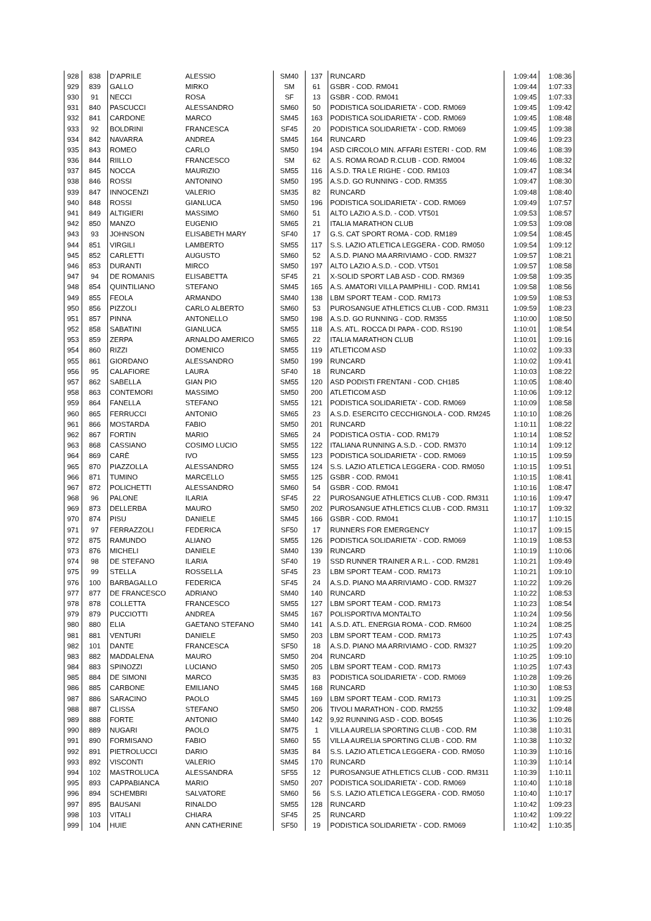| 928 | 838 | D'APRILE | ALESSIO | SM40 | 137 | RUNCARD | 1:09:44 | 1:08:36 |
| 929 | 839 | GALLO | MIRKO | SM | 61 | GSBR - COD. RM041 | 1:09:44 | 1:07:33 |
| 930 | 91 | NECCI | ROSA | SF | 13 | GSBR - COD. RM041 | 1:09:45 | 1:07:33 |
| 931 | 840 | PASCUCCI | ALESSANDRO | SM60 | 50 | PODISTICA SOLIDARIETA' - COD. RM069 | 1:09:45 | 1:09:42 |
| 932 | 841 | CARDONE | MARCO | SM45 | 163 | PODISTICA SOLIDARIETA' - COD. RM069 | 1:09:45 | 1:08:48 |
| 933 | 92 | BOLDRINI | FRANCESCA | SF45 | 20 | PODISTICA SOLIDARIETA' - COD. RM069 | 1:09:45 | 1:09:38 |
| 934 | 842 | NAVARRA | ANDREA | SM45 | 164 | RUNCARD | 1:09:46 | 1:09:23 |
| 935 | 843 | ROMEO | CARLO | SM50 | 194 | ASD CIRCOLO MIN. AFFARI ESTERI - COD. RM | 1:09:46 | 1:08:39 |
| 936 | 844 | RIILLO | FRANCESCO | SM | 62 | A.S. ROMA ROAD R.CLUB - COD. RM004 | 1:09:46 | 1:08:32 |
| 937 | 845 | NOCCA | MAURIZIO | SM55 | 116 | A.S.D. TRA LE RIGHE - COD. RM103 | 1:09:47 | 1:08:34 |
| 938 | 846 | ROSSI | ANTONINO | SM50 | 195 | A.S.D. GO RUNNING - COD. RM355 | 1:09:47 | 1:08:30 |
| 939 | 847 | INNOCENZI | VALERIO | SM35 | 82 | RUNCARD | 1:09:48 | 1:08:40 |
| 940 | 848 | ROSSI | GIANLUCA | SM50 | 196 | PODISTICA SOLIDARIETA' - COD. RM069 | 1:09:49 | 1:07:57 |
| 941 | 849 | ALTIGIERI | MASSIMO | SM60 | 51 | ALTO LAZIO A.S.D. - COD. VT501 | 1:09:53 | 1:08:57 |
| 942 | 850 | MANZO | EUGENIO | SM65 | 21 | ITALIA MARATHON CLUB | 1:09:53 | 1:09:08 |
| 943 | 93 | JOHNSON | ELISABETH MARY | SF40 | 17 | G.S. CAT SPORT ROMA - COD. RM189 | 1:09:54 | 1:08:45 |
| 944 | 851 | VIRGILI | LAMBERTO | SM55 | 117 | S.S. LAZIO ATLETICA LEGGERA - COD. RM050 | 1:09:54 | 1:09:12 |
| 945 | 852 | CARLETTI | AUGUSTO | SM60 | 52 | A.S.D. PIANO MA ARRIVIAMO - COD. RM327 | 1:09:57 | 1:08:21 |
| 946 | 853 | DURANTI | MIRCO | SM50 | 197 | ALTO LAZIO A.S.D. - COD. VT501 | 1:09:57 | 1:08:58 |
| 947 | 94 | DE ROMANIS | ELISABETTA | SF45 | 21 | X-SOLID SPORT LAB ASD - COD. RM369 | 1:09:58 | 1:09:35 |
| 948 | 854 | QUINTILIANO | STEFANO | SM45 | 165 | A.S. AMATORI VILLA PAMPHILI - COD. RM141 | 1:09:58 | 1:08:56 |
| 949 | 855 | FEOLA | ARMANDO | SM40 | 138 | LBM SPORT TEAM - COD. RM173 | 1:09:59 | 1:08:53 |
| 950 | 856 | PIZZOLI | CARLO ALBERTO | SM60 | 53 | PUROSANGUE ATHLETICS CLUB - COD. RM311 | 1:09:59 | 1:08:23 |
| 951 | 857 | PINNA | ANTONELLO | SM50 | 198 | A.S.D. GO RUNNING - COD. RM355 | 1:10:00 | 1:08:50 |
| 952 | 858 | SABATINI | GIANLUCA | SM55 | 118 | A.S. ATL. ROCCA DI PAPA - COD. RS190 | 1:10:01 | 1:08:54 |
| 953 | 859 | ZERPA | ARNALDO AMERICO | SM65 | 22 | ITALIA MARATHON CLUB | 1:10:01 | 1:09:16 |
| 954 | 860 | RIZZI | DOMENICO | SM55 | 119 | ATLETICOM ASD | 1:10:02 | 1:09:33 |
| 955 | 861 | GIORDANO | ALESSANDRO | SM50 | 199 | RUNCARD | 1:10:02 | 1:09:41 |
| 956 | 95 | CALAFIORE | LAURA | SF40 | 18 | RUNCARD | 1:10:03 | 1:08:22 |
| 957 | 862 | SABELLA | GIAN PIO | SM55 | 120 | ASD PODISTI FRENTANI - COD. CH185 | 1:10:05 | 1:08:40 |
| 958 | 863 | CONTEMORI | MASSIMO | SM50 | 200 | ATLETICOM ASD | 1:10:06 | 1:09:12 |
| 959 | 864 | FANELLA | STEFANO | SM55 | 121 | PODISTICA SOLIDARIETA' - COD. RM069 | 1:10:09 | 1:08:58 |
| 960 | 865 | FERRUCCI | ANTONIO | SM65 | 23 | A.S.D. ESERCITO CECCHIGNOLA - COD. RM245 | 1:10:10 | 1:08:26 |
| 961 | 866 | MOSTARDA | FABIO | SM50 | 201 | RUNCARD | 1:10:11 | 1:08:22 |
| 962 | 867 | FORTIN | MARIO | SM65 | 24 | PODISTICA OSTIA - COD. RM179 | 1:10:14 | 1:08:52 |
| 963 | 868 | CASSIANO | COSIMO LUCIO | SM55 | 122 | ITALIANA RUNNING A.S.D. - COD. RM370 | 1:10:14 | 1:09:12 |
| 964 | 869 | CARÈ | IVO | SM55 | 123 | PODISTICA SOLIDARIETA' - COD. RM069 | 1:10:15 | 1:09:59 |
| 965 | 870 | PIAZZOLLA | ALESSANDRO | SM55 | 124 | S.S. LAZIO ATLETICA LEGGERA - COD. RM050 | 1:10:15 | 1:09:51 |
| 966 | 871 | TUMINO | MARCELLO | SM55 | 125 | GSBR - COD. RM041 | 1:10:15 | 1:08:41 |
| 967 | 872 | POLICHETTI | ALESSANDRO | SM60 | 54 | GSBR - COD. RM041 | 1:10:16 | 1:08:47 |
| 968 | 96 | PALONE | ILARIA | SF45 | 22 | PUROSANGUE ATHLETICS CLUB - COD. RM311 | 1:10:16 | 1:09:47 |
| 969 | 873 | DELLERBA | MAURO | SM50 | 202 | PUROSANGUE ATHLETICS CLUB - COD. RM311 | 1:10:17 | 1:09:32 |
| 970 | 874 | PISU | DANIELE | SM45 | 166 | GSBR - COD. RM041 | 1:10:17 | 1:10:15 |
| 971 | 97 | FERRAZZOLI | FEDERICA | SF50 | 17 | RUNNERS FOR EMERGENCY | 1:10:17 | 1:09:15 |
| 972 | 875 | RAMUNDO | ALIANO | SM55 | 126 | PODISTICA SOLIDARIETA' - COD. RM069 | 1:10:19 | 1:08:53 |
| 973 | 876 | MICHELI | DANIELE | SM40 | 139 | RUNCARD | 1:10:19 | 1:10:06 |
| 974 | 98 | DE STEFANO | ILARIA | SF40 | 19 | SSD RUNNER TRAINER A R.L. - COD. RM281 | 1:10:21 | 1:09:49 |
| 975 | 99 | STELLA | ROSSELLA | SF45 | 23 | LBM SPORT TEAM - COD. RM173 | 1:10:21 | 1:09:10 |
| 976 | 100 | BARBAGALLO | FEDERICA | SF45 | 24 | A.S.D. PIANO MA ARRIVIAMO - COD. RM327 | 1:10:22 | 1:09:26 |
| 977 | 877 | DE FRANCESCO | ADRIANO | SM40 | 140 | RUNCARD | 1:10:22 | 1:08:53 |
| 978 | 878 | COLLETTA | FRANCESCO | SM55 | 127 | LBM SPORT TEAM - COD. RM173 | 1:10:23 | 1:08:54 |
| 979 | 879 | PUCCIOTTI | ANDREA | SM45 | 167 | POLISPORTIVA MONTALTO | 1:10:24 | 1:09:56 |
| 980 | 880 | ELIA | GAETANO STEFANO | SM40 | 141 | A.S.D. ATL. ENERGIA ROMA - COD. RM600 | 1:10:24 | 1:08:25 |
| 981 | 881 | VENTURI | DANIELE | SM50 | 203 | LBM SPORT TEAM - COD. RM173 | 1:10:25 | 1:07:43 |
| 982 | 101 | DANTE | FRANCESCA | SF50 | 18 | A.S.D. PIANO MA ARRIVIAMO - COD. RM327 | 1:10:25 | 1:09:20 |
| 983 | 882 | MADDALENA | MAURO | SM50 | 204 | RUNCARD | 1:10:25 | 1:09:10 |
| 984 | 883 | SPINOZZI | LUCIANO | SM50 | 205 | LBM SPORT TEAM - COD. RM173 | 1:10:25 | 1:07:43 |
| 985 | 884 | DE SIMONI | MARCO | SM35 | 83 | PODISTICA SOLIDARIETA' - COD. RM069 | 1:10:28 | 1:09:26 |
| 986 | 885 | CARBONE | EMILIANO | SM45 | 168 | RUNCARD | 1:10:30 | 1:08:53 |
| 987 | 886 | SARACINO | PAOLO | SM45 | 169 | LBM SPORT TEAM - COD. RM173 | 1:10:31 | 1:09:25 |
| 988 | 887 | CLISSA | STEFANO | SM50 | 206 | TIVOLI MARATHON - COD. RM255 | 1:10:32 | 1:09:48 |
| 989 | 888 | FORTE | ANTONIO | SM40 | 142 | 9,92 RUNNING ASD - COD. BO545 | 1:10:36 | 1:10:26 |
| 990 | 889 | NUGARI | PAOLO | SM75 | 1 | VILLA AURELIA SPORTING CLUB - COD. RM | 1:10:38 | 1:10:31 |
| 991 | 890 | FORMISANO | FABIO | SM60 | 55 | VILLA AURELIA SPORTING CLUB - COD. RM | 1:10:38 | 1:10:32 |
| 992 | 891 | PIETROLUCCI | DARIO | SM35 | 84 | S.S. LAZIO ATLETICA LEGGERA - COD. RM050 | 1:10:39 | 1:10:16 |
| 993 | 892 | VISCONTI | VALERIO | SM45 | 170 | RUNCARD | 1:10:39 | 1:10:14 |
| 994 | 102 | MASTROLUCA | ALESSANDRA | SF55 | 12 | PUROSANGUE ATHLETICS CLUB - COD. RM311 | 1:10:39 | 1:10:11 |
| 995 | 893 | CAPPABIANCA | MARIO | SM50 | 207 | PODISTICA SOLIDARIETA' - COD. RM069 | 1:10:40 | 1:10:18 |
| 996 | 894 | SCHEMBRI | SALVATORE | SM60 | 56 | S.S. LAZIO ATLETICA LEGGERA - COD. RM050 | 1:10:40 | 1:10:17 |
| 997 | 895 | BAUSANI | RINALDO | SM55 | 128 | RUNCARD | 1:10:42 | 1:09:23 |
| 998 | 103 | VITALI | CHIARA | SF45 | 25 | RUNCARD | 1:10:42 | 1:09:22 |
| 999 | 104 | HUIE | ANN CATHERINE | SF50 | 19 | PODISTICA SOLIDARIETA' - COD. RM069 | 1:10:42 | 1:10:35 |